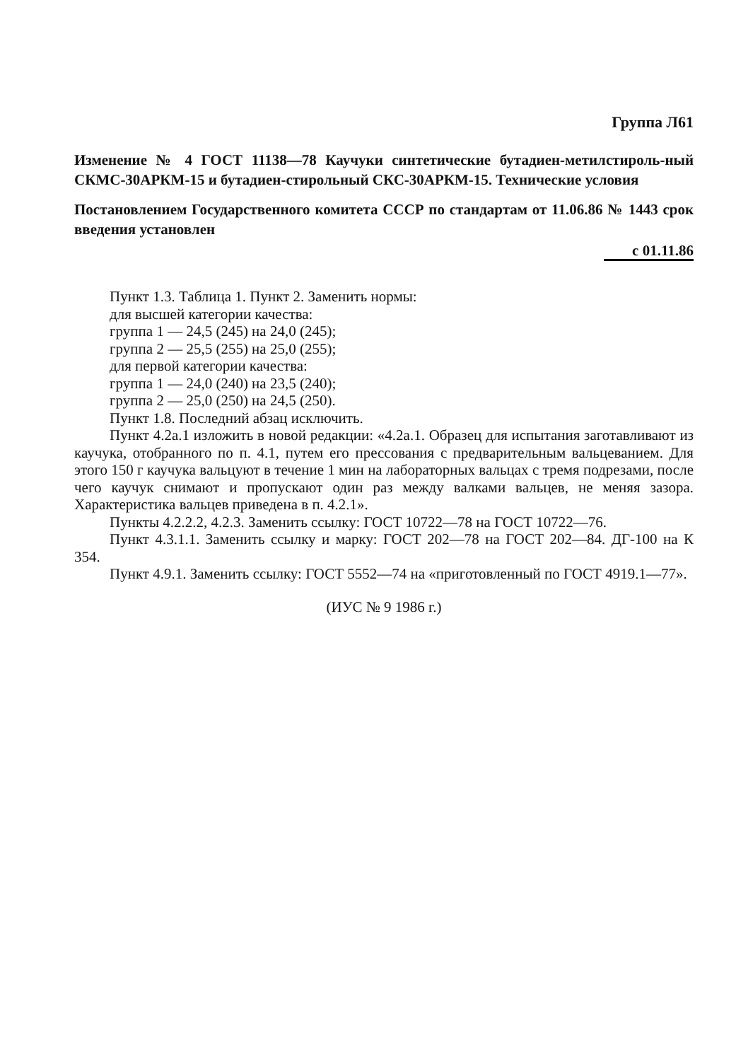Группа Л61
Изменение № 4 ГОСТ 11138—78 Каучуки синтетические бутадиен-метилстироль-ный СКМС-30АРКМ-15 и бутадиен-стирольный СКС-30АРКМ-15. Технические условия
Постановлением Государственного комитета СССР по стандартам от 11.06.86 № 1443 срок введения установлен
с 01.11.86
Пункт 1.3. Таблица 1. Пункт 2. Заменить нормы:
для высшей категории качества:
группа 1 — 24,5 (245) на 24,0 (245);
группа 2 — 25,5 (255) на 25,0 (255);
для первой категории качества:
группа 1 — 24,0 (240) на 23,5 (240);
группа 2 — 25,0 (250) на 24,5 (250).
Пункт 1.8. Последний абзац исключить.
Пункт 4.2а.1 изложить в новой редакции: «4.2а.1. Образец для испытания заготавливают из каучука, отобранного по п. 4.1, путем его прессования с предварительным вальцеванием. Для этого 150 г каучука вальцуют в течение 1 мин на лабораторных вальцах с тремя подрезами, после чего каучук снимают и пропускают один раз между валками вальцев, не меняя зазора. Характеристика вальцев приведена в п. 4.2.1».
Пункты 4.2.2.2, 4.2.3. Заменить ссылку: ГОСТ 10722—78 на ГОСТ 10722—76.
Пункт 4.3.1.1. Заменить ссылку и марку: ГОСТ 202—78 на ГОСТ 202—84. ДГ-100 на К 354.
Пункт 4.9.1. Заменить ссылку: ГОСТ 5552—74 на «приготовленный по ГОСТ 4919.1—77».
(ИУС № 9 1986 г.)